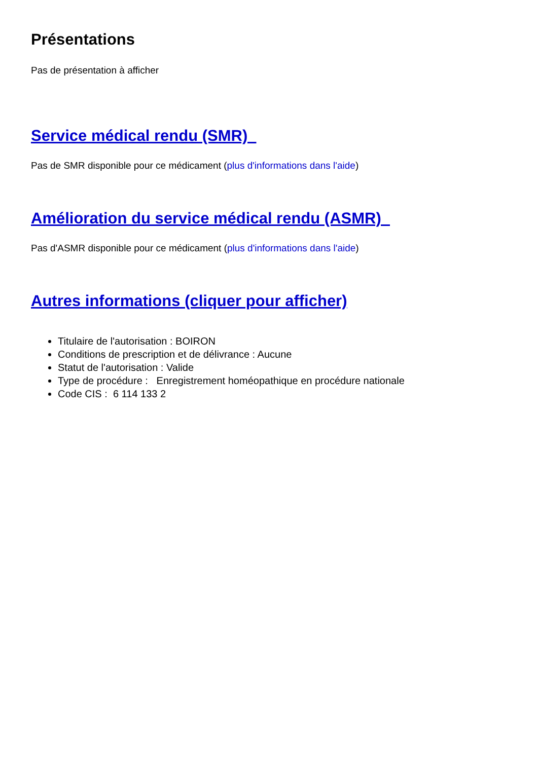Présentations
Pas de présentation à afficher
Service médical rendu (SMR)
Pas de SMR disponible pour ce médicament (plus d'informations dans l'aide)
Amélioration du service médical rendu (ASMR)
Pas d'ASMR disponible pour ce médicament (plus d'informations dans l'aide)
Autres informations (cliquer pour afficher)
Titulaire de l'autorisation : BOIRON
Conditions de prescription et de délivrance : Aucune
Statut de l'autorisation : Valide
Type de procédure : Enregistrement homéopathique en procédure nationale
Code CIS : 6 114 133 2